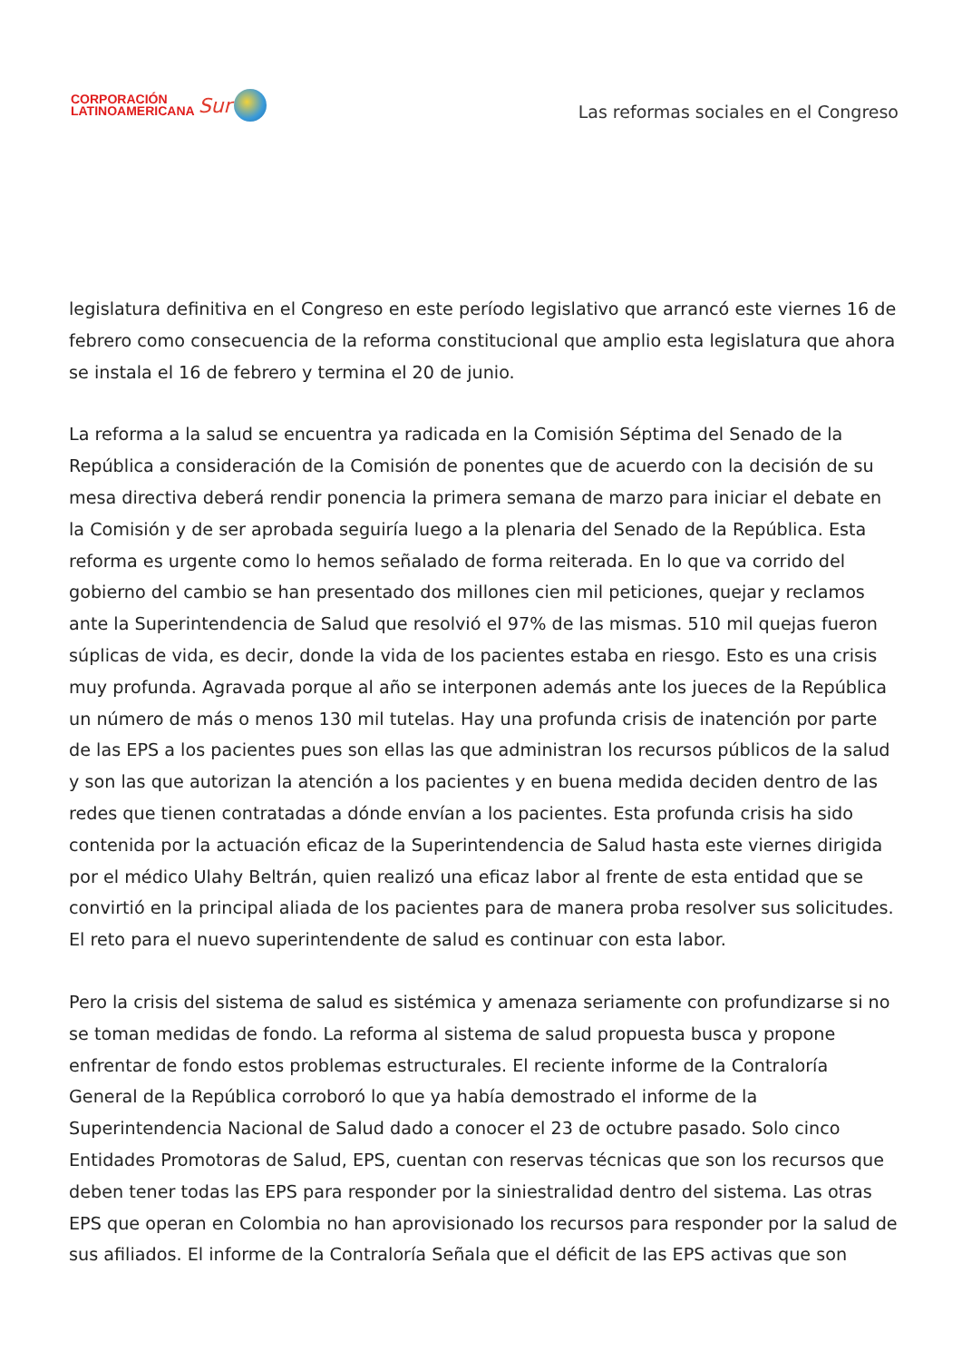CORPORACIÓN
LATINOAMERICANA
Sur
Las reformas sociales en el Congreso
legislatura definitiva en el Congreso en este período legislativo que arrancó este viernes 16 de febrero como consecuencia de la reforma constitucional que amplio esta legislatura que ahora se instala el 16 de febrero y termina el 20 de junio.
La reforma a la salud se encuentra ya radicada en la Comisión Séptima del Senado de la República a consideración de la Comisión de ponentes que de acuerdo con la decisión de su mesa directiva deberá rendir ponencia la primera semana de marzo para iniciar el debate en la Comisión y de ser aprobada seguiría luego a la plenaria del Senado de la República. Esta reforma es urgente como lo hemos señalado de forma reiterada. En lo que va corrido del gobierno del cambio se han presentado dos millones cien mil peticiones, quejar y reclamos ante la Superintendencia de Salud que resolvió el 97% de las mismas. 510 mil quejas fueron súplicas de vida, es decir, donde la vida de los pacientes estaba en riesgo. Esto es una crisis muy profunda. Agravada porque al año se interponen además ante los jueces de la República un número de más o menos 130 mil tutelas. Hay una profunda crisis de inatención por parte de las EPS a los pacientes pues son ellas las que administran los recursos públicos de la salud y son las que autorizan la atención a los pacientes y en buena medida deciden dentro de las redes que tienen contratadas a dónde envían a los pacientes. Esta profunda crisis ha sido contenida por la actuación eficaz de la Superintendencia de Salud hasta este viernes dirigida por el médico Ulahy Beltrán, quien realizó una eficaz labor al frente de esta entidad que se convirtió en la principal aliada de los pacientes para de manera proba resolver sus solicitudes. El reto para el nuevo superintendente de salud es continuar con esta labor.
Pero la crisis del sistema de salud es sistémica y amenaza seriamente con profundizarse si no se toman medidas de fondo. La reforma al sistema de salud propuesta busca y propone enfrentar de fondo estos problemas estructurales. El reciente informe de la Contraloría General de la República corroboró lo que ya había demostrado el informe de la Superintendencia Nacional de Salud dado a conocer el 23 de octubre pasado. Solo cinco Entidades Promotoras de Salud, EPS, cuentan con reservas técnicas que son los recursos que deben tener todas las EPS para responder por la siniestralidad dentro del sistema. Las otras EPS que operan en Colombia no han aprovisionado los recursos para responder por la salud de sus afiliados. El informe de la Contraloría Señala que el déficit de las EPS activas que son